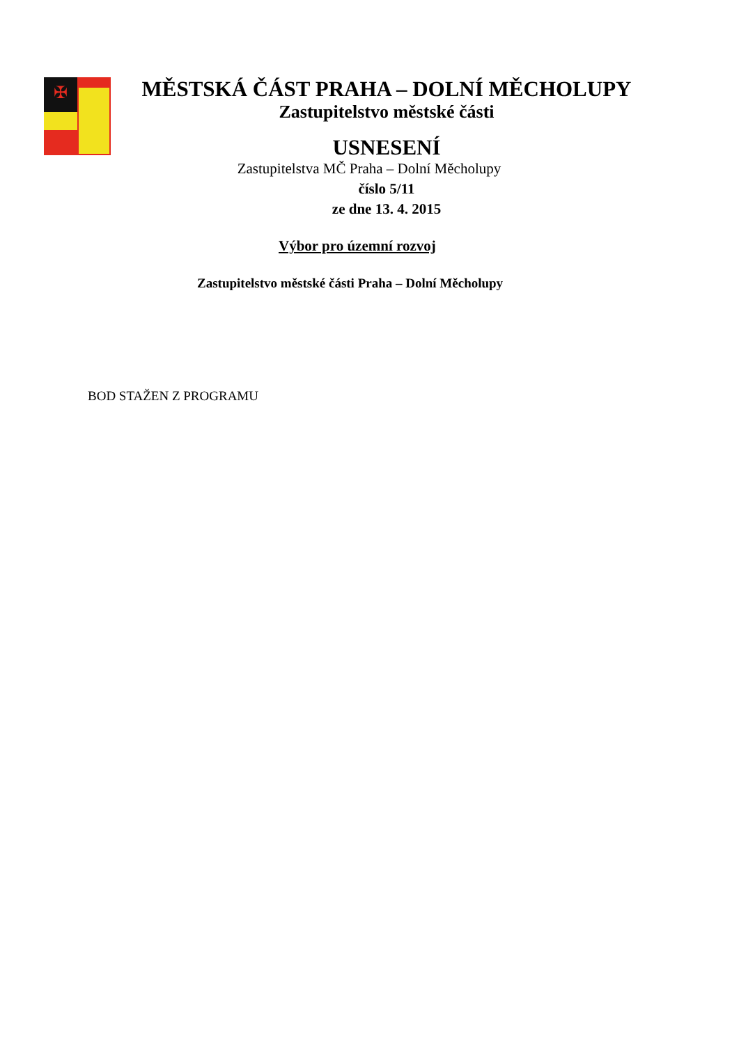✠
MĚSTSKÁ ČÁST PRAHA – DOLNÍ MĚCHOLUPY
Zastupitelstvo městské části
USNESENÍ
Zastupitelstva MČ Praha – Dolní Měcholupy
číslo 5/11
ze dne 13. 4. 2015
Výbor pro územní rozvoj
Zastupitelstvo městské části Praha – Dolní Měcholupy
BOD STAŽEN Z PROGRAMU